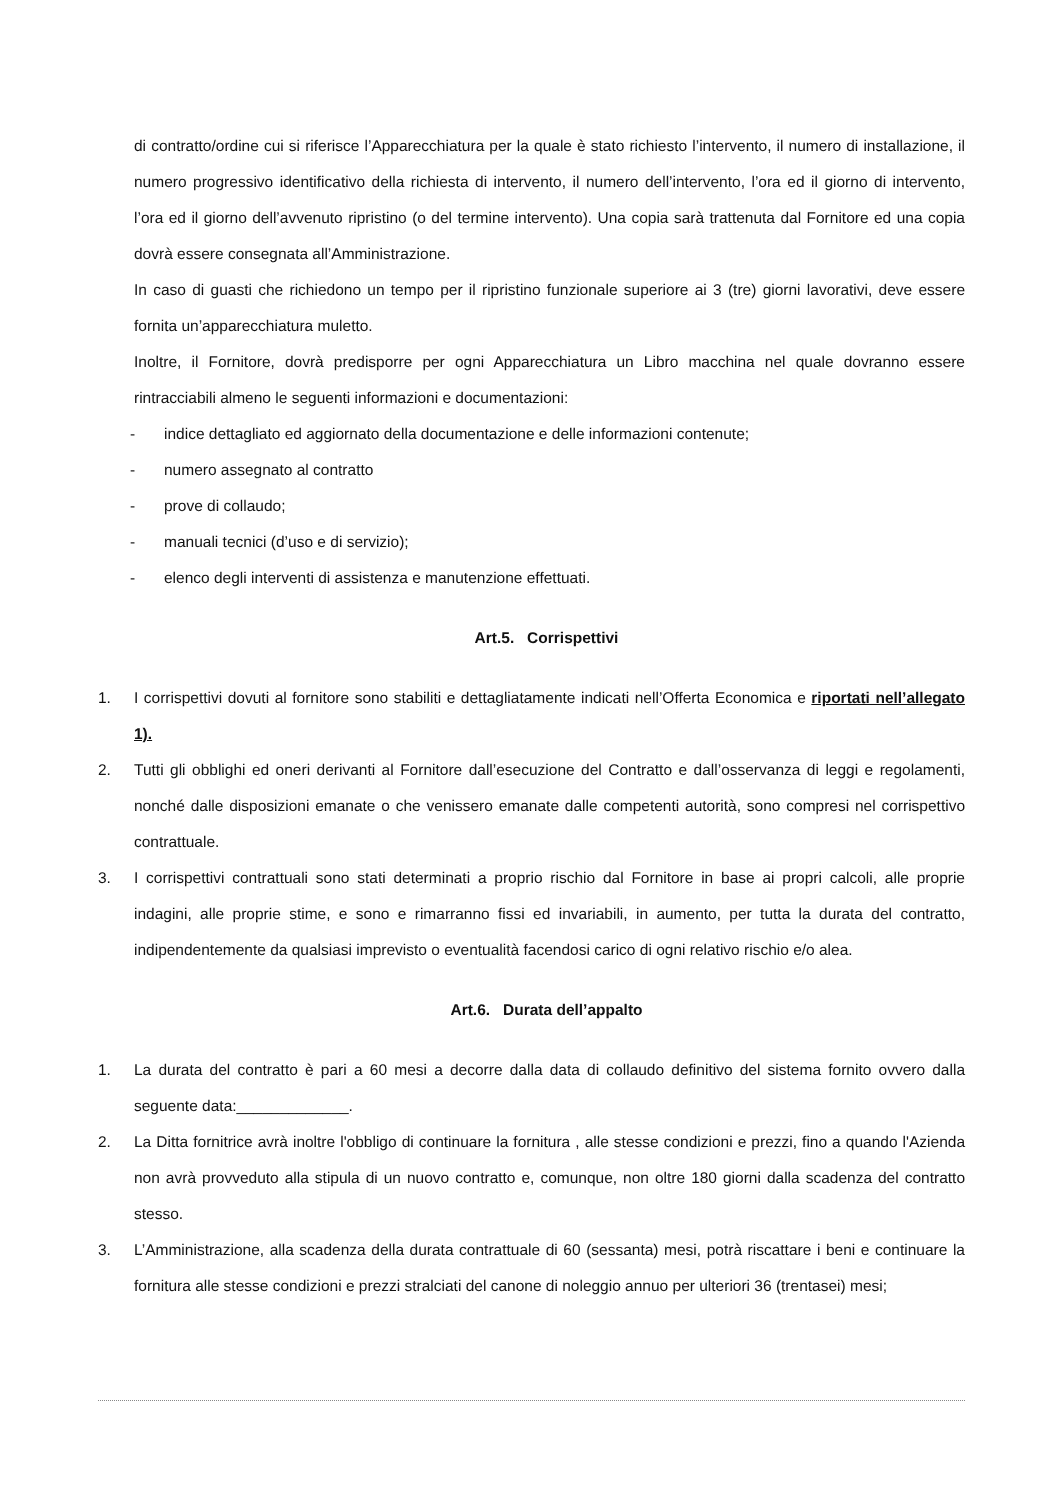di contratto/ordine cui si riferisce l’Apparecchiatura per la quale è stato richiesto l’intervento, il numero di installazione, il numero progressivo identificativo della richiesta di intervento, il numero dell’intervento, l’ora ed il giorno di intervento, l’ora ed il giorno dell’avvenuto ripristino (o del termine intervento). Una copia sarà trattenuta dal Fornitore ed una copia dovrà essere consegnata all’Amministrazione.
In caso di guasti che richiedono un tempo per il ripristino funzionale superiore ai 3 (tre) giorni lavorativi, deve essere fornita un’apparecchiatura muletto.
Inoltre, il Fornitore, dovrà predisporre per ogni Apparecchiatura un Libro macchina nel quale dovranno essere rintracciabili almeno le seguenti informazioni e documentazioni:
- indice dettagliato ed aggiornato della documentazione e delle informazioni contenute;
- numero assegnato al contratto
- prove di collaudo;
- manuali tecnici (d’uso e di servizio);
- elenco degli interventi di assistenza e manutenzione effettuati.
Art.5. Corrispettivi
1. I corrispettivi dovuti al fornitore sono stabiliti e dettagliatamente indicati nell’Offerta Economica e riportati nell’allegato 1).
2. Tutti gli obblighi ed oneri derivanti al Fornitore dall’esecuzione del Contratto e dall’osservanza di leggi e regolamenti, nonché dalle disposizioni emanate o che venissero emanate dalle competenti autorità, sono compresi nel corrispettivo contrattuale.
3. I corrispettivi contrattuali sono stati determinati a proprio rischio dal Fornitore in base ai propri calcoli, alle proprie indagini, alle proprie stime, e sono e rimarranno fissi ed invariabili, in aumento, per tutta la durata del contratto, indipendentemente da qualsiasi imprevisto o eventualità facendosi carico di ogni relativo rischio e/o alea.
Art.6. Durata dell’appalto
1. La durata del contratto è pari a 60 mesi a decorre dalla data di collaudo definitivo del sistema fornito ovvero dalla seguente data:_____________.
2. La Ditta fornitrice avrà inoltre l'obbligo di continuare la fornitura , alle stesse condizioni e prezzi, fino a quando l'Azienda non avrà provveduto alla stipula di un nuovo contratto e, comunque, non oltre 180 giorni dalla scadenza del contratto stesso.
3. L’Amministrazione, alla scadenza della durata contrattuale di 60 (sessanta) mesi, potrà riscattare i beni e continuare la fornitura alle stesse condizioni e prezzi stralciati del canone di noleggio annuo per ulteriori 36 (trentasei) mesi;